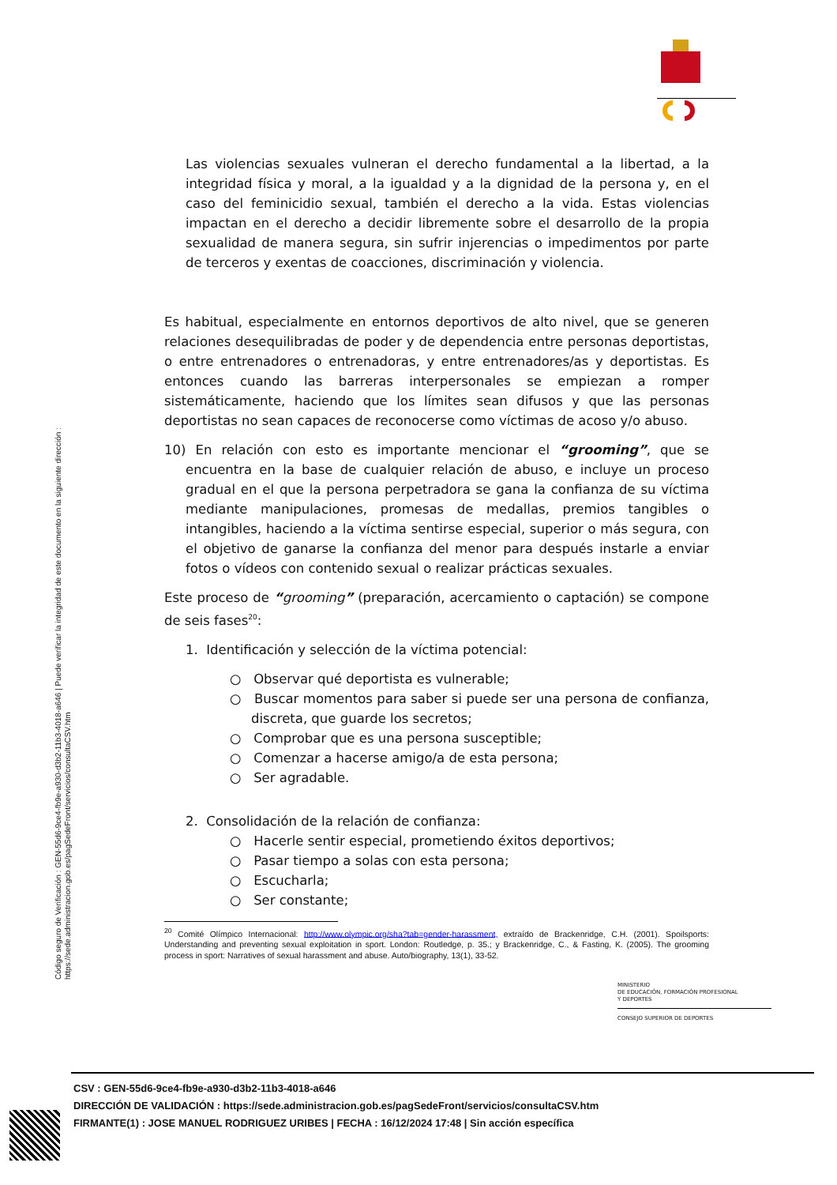Las violencias sexuales vulneran el derecho fundamental a la libertad, a la integridad física y moral, a la igualdad y a la dignidad de la persona y, en el caso del feminicidio sexual, también el derecho a la vida. Estas violencias impactan en el derecho a decidir libremente sobre el desarrollo de la propia sexualidad de manera segura, sin sufrir injerencias o impedimentos por parte de terceros y exentas de coacciones, discriminación y violencia.
Es habitual, especialmente en entornos deportivos de alto nivel, que se generen relaciones desequilibradas de poder y de dependencia entre personas deportistas, o entre entrenadores o entrenadoras, y entre entrenadores/as y deportistas. Es entonces cuando las barreras interpersonales se empiezan a romper sistemáticamente, haciendo que los límites sean difusos y que las personas deportistas no sean capaces de reconocerse como víctimas de acoso y/o abuso.
10) En relación con esto es importante mencionar el “grooming”, que se encuentra en la base de cualquier relación de abuso, e incluye un proceso gradual en el que la persona perpetradora se gana la confianza de su víctima mediante manipulaciones, promesas de medallas, premios tangibles o intangibles, haciendo a la víctima sentirse especial, superior o más segura, con el objetivo de ganarse la confianza del menor para después instarle a enviar fotos o vídeos con contenido sexual o realizar prácticas sexuales.
Este proceso de “grooming” (preparación, acercamiento o captación) se compone de seis fases<sup>20</sup>:
1. Identificación y selección de la víctima potencial:
○ Observar qué deportista es vulnerable;
○ Buscar momentos para saber si puede ser una persona de confianza, discreta, que guarde los secretos;
○ Comprobar que es una persona susceptible;
○ Comenzar a hacerse amigo/a de esta persona;
○ Ser agradable.
2. Consolidación de la relación de confianza:
○ Hacerle sentir especial, prometiendo éxitos deportivos;
○ Pasar tiempo a solas con esta persona;
○ Escucharla;
○ Ser constante;
<sup>20</sup> Comité Olímpico Internacional: http://www.olympic.org/sha?tab=gender-harassment, extraído de Brackenridge, C.H. (2001). Spoilsports: Understanding and preventing sexual exploitation in sport. London: Routledge, p. 35.; y Brackenridge, C., & Fasting, K. (2005). The grooming process in sport: Narratives of sexual harassment and abuse. Auto/biography, 13(1), 33-52.
Código seguro de Verificación : GEN-55d6-9ce4-fb9e-a930-d3b2-11b3-4018-a646 | Puede verificar la integridad de este documento en la siguiente dirección :
https://sede.administracion.gob.es/pagSedeFront/servicios/consultaCSV.htm
MINISTERIO
DE EDUCACIÓN, FORMACIÓN PROFESIONAL
Y DEPORTES
CONSEJO SUPERIOR DE DEPORTES
CSV : GEN-55d6-9ce4-fb9e-a930-d3b2-11b3-4018-a646
DIRECCIÓN DE VALIDACIÓN : https://sede.administracion.gob.es/pagSedeFront/servicios/consultaCSV.htm
FIRMANTE(1) : JOSE MANUEL RODRIGUEZ URIBES | FECHA : 16/12/2024 17:48 | Sin acción específica